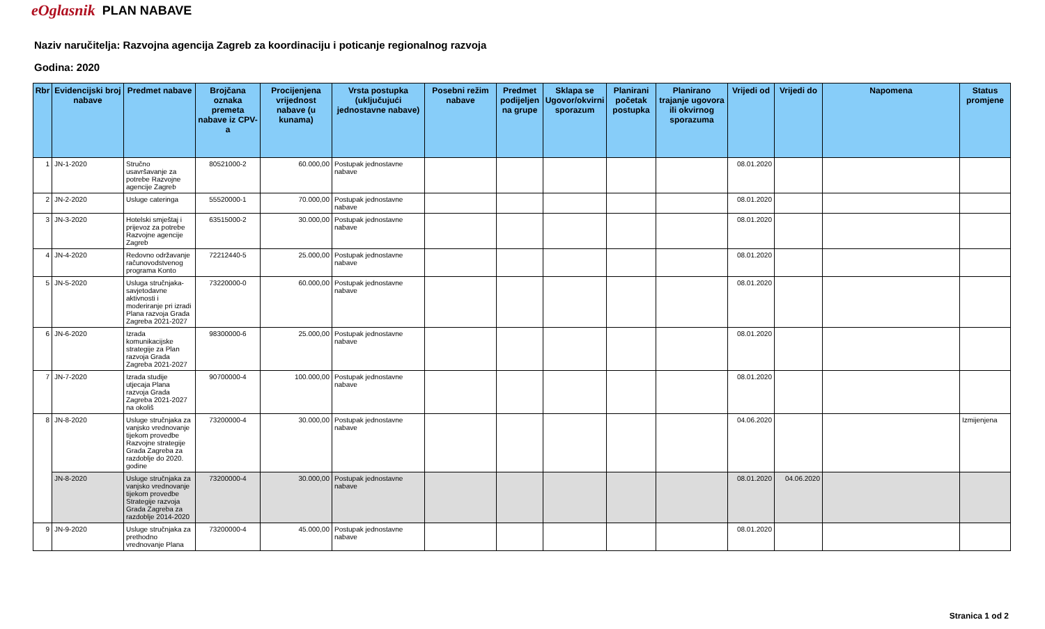eOglasnik PLAN NABAVE
Naziv naručitelja: Razvojna agencija Zagreb za koordinaciju i poticanje regionalnog razvoja
Godina: 2020
| Rbr | Evidencijski broj nabave | Predmet nabave | Brojčana oznaka premeta nabave iz CPV-a | Procijenjena vrijednost nabave (u kunama) | Vrsta postupka (uključujući jednostavne nabave) | Posebni režim nabave | Predmet podijeljen na grupe | Sklapa se Ugovor/okvirni sporazum | Planirani početak postupka | Planirano trajanje ugovora ili okvirnog sporazuma | Vrijedi od | Vrijedi do | Napomena | Status promjene |
| --- | --- | --- | --- | --- | --- | --- | --- | --- | --- | --- | --- | --- | --- | --- |
| 1 | JN-1-2020 | Stručno usavršavanje za potrebe Razvojne agencije Zagreb | 80521000-2 | 60.000,00 | Postupak jednostavne nabave | | | | | | 08.01.2020 | | | |
| 2 | JN-2-2020 | Usluge cateringa | 55520000-1 | 70.000,00 | Postupak jednostavne nabave | | | | | | 08.01.2020 | | | |
| 3 | JN-3-2020 | Hotelski smještaj i prijevoz za potrebe Razvojne agencije Zagreb | 63515000-2 | 30.000,00 | Postupak jednostavne nabave | | | | | | 08.01.2020 | | | |
| 4 | JN-4-2020 | Redovno održavanje računovodstvenog programa Konto | 72212440-5 | 25.000,00 | Postupak jednostavne nabave | | | | | | 08.01.2020 | | | |
| 5 | JN-5-2020 | Usluga stručnjaka-savjetodavne aktivnosti i moderiranje pri izradi Plana razvoja Grada Zagreba 2021-2027 | 73220000-0 | 60.000,00 | Postupak jednostavne nabave | | | | | | 08.01.2020 | | | |
| 6 | JN-6-2020 | Izrada komunikacijske strategije za Plan razvoja Grada Zagreba 2021-2027 | 98300000-6 | 25.000,00 | Postupak jednostavne nabave | | | | | | 08.01.2020 | | | |
| 7 | JN-7-2020 | Izrada studije utjecaja Plana razvoja Grada Zagreba 2021-2027 na okoliš | 90700000-4 | 100.000,00 | Postupak jednostavne nabave | | | | | | 08.01.2020 | | | |
| 8 | JN-8-2020 | Usluge stručnjaka za vanjsko vrednovanje tijekom provedbe Razvojne strategije Grada Zagreba za razdoblje do 2020. godine | 73200000-4 | 30.000,00 | Postupak jednostavne nabave | | | | | | 04.06.2020 | | | Izmijenjena |
| | JN-8-2020 | Usluge stručnjaka za vanjsko vrednovanje tijekom provedbe Strategije razvoja Grada Zagreba za razdoblje 2014-2020 | 73200000-4 | 30.000,00 | Postupak jednostavne nabave | | | | | | 08.01.2020 | 04.06.2020 | | |
| 9 | JN-9-2020 | Usluge stručnjaka za prethodno vrednovanje Plana | 73200000-4 | 45.000,00 | Postupak jednostavne nabave | | | | | | 08.01.2020 | | | |
Stranica 1 od 2